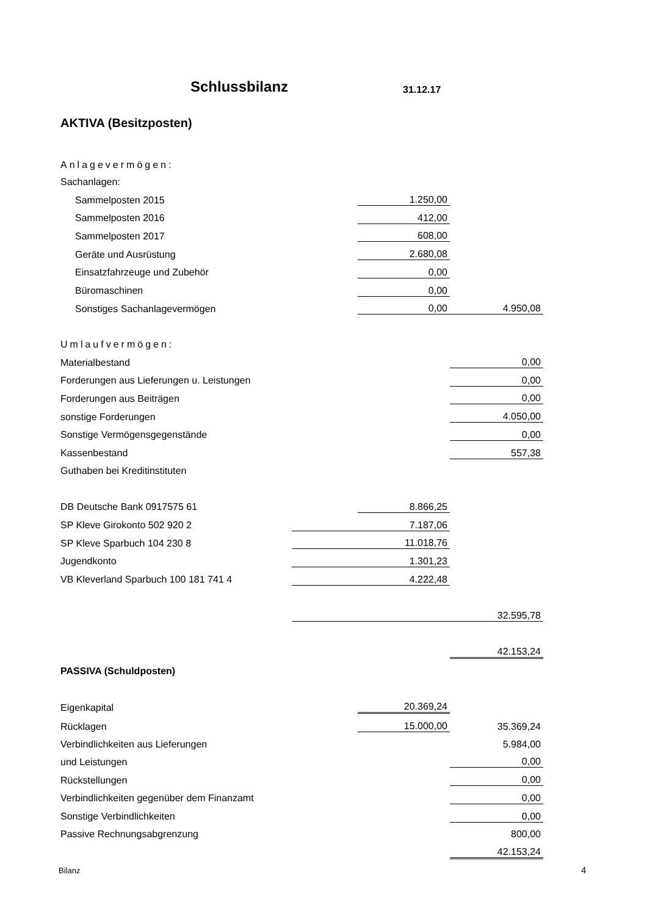Schlussbilanz 31.12.17
AKTIVA (Besitzposten)
| Anlagevermögen: | | | |
| Sachanlagen: | | | |
| Sammelposten 2015 | | 1.250,00 | |
| Sammelposten 2016 | | 412,00 | |
| Sammelposten 2017 | | 608,00 | |
| Geräte und Ausrüstung | | 2.680,08 | |
| Einsatzfahrzeuge und Zubehör | | 0,00 | |
| Büromaschinen | | 0,00 | |
| Sonstiges Sachanlagevermögen | | 0,00 | 4.950,08 |
| Umlaufvermögen: | | | |
| Materialbestand | | | 0,00 |
| Forderungen aus Lieferungen u. Leistungen | | | 0,00 |
| Forderungen aus Beiträgen | | | 0,00 |
| sonstige Forderungen | | | 4.050,00 |
| Sonstige Vermögensgegenstände | | | 0,00 |
| Kassenbestand | | | 557,38 |
| Guthaben bei Kreditinstituten | | | |
| DB Deutsche Bank 0917575 61 | | 8.866,25 | |
| SP Kleve Girokonto 502 920 2 | 7.187,06 | | |
| SP Kleve Sparbuch 104 230 8 | 11.018,76 | | |
| Jugendkonto | 1.301,23 | | |
| VB Kleverland Sparbuch 100 181 741 4 | 4.222,48 | | |
| | 32.595,78 | | |
| | | | 42.153,24 |
| PASSIVA (Schuldposten) | | | |
| Eigenkapital | | 20.369,24 | |
| Rücklagen | | 15.000,00 | 35.369,24 |
| Verbindlichkeiten aus Lieferungen | | | 5.984,00 |
| und Leistungen | | | 0,00 |
| Rückstellungen | | | 0,00 |
| Verbindlichkeiten gegenüber dem Finanzamt | | | 0,00 |
| Sonstige Verbindlichkeiten | | | 0,00 |
| Passive Rechnungsabgrenzung | | | 800,00 |
| | | | 42.153,24 |
Bilanz 4